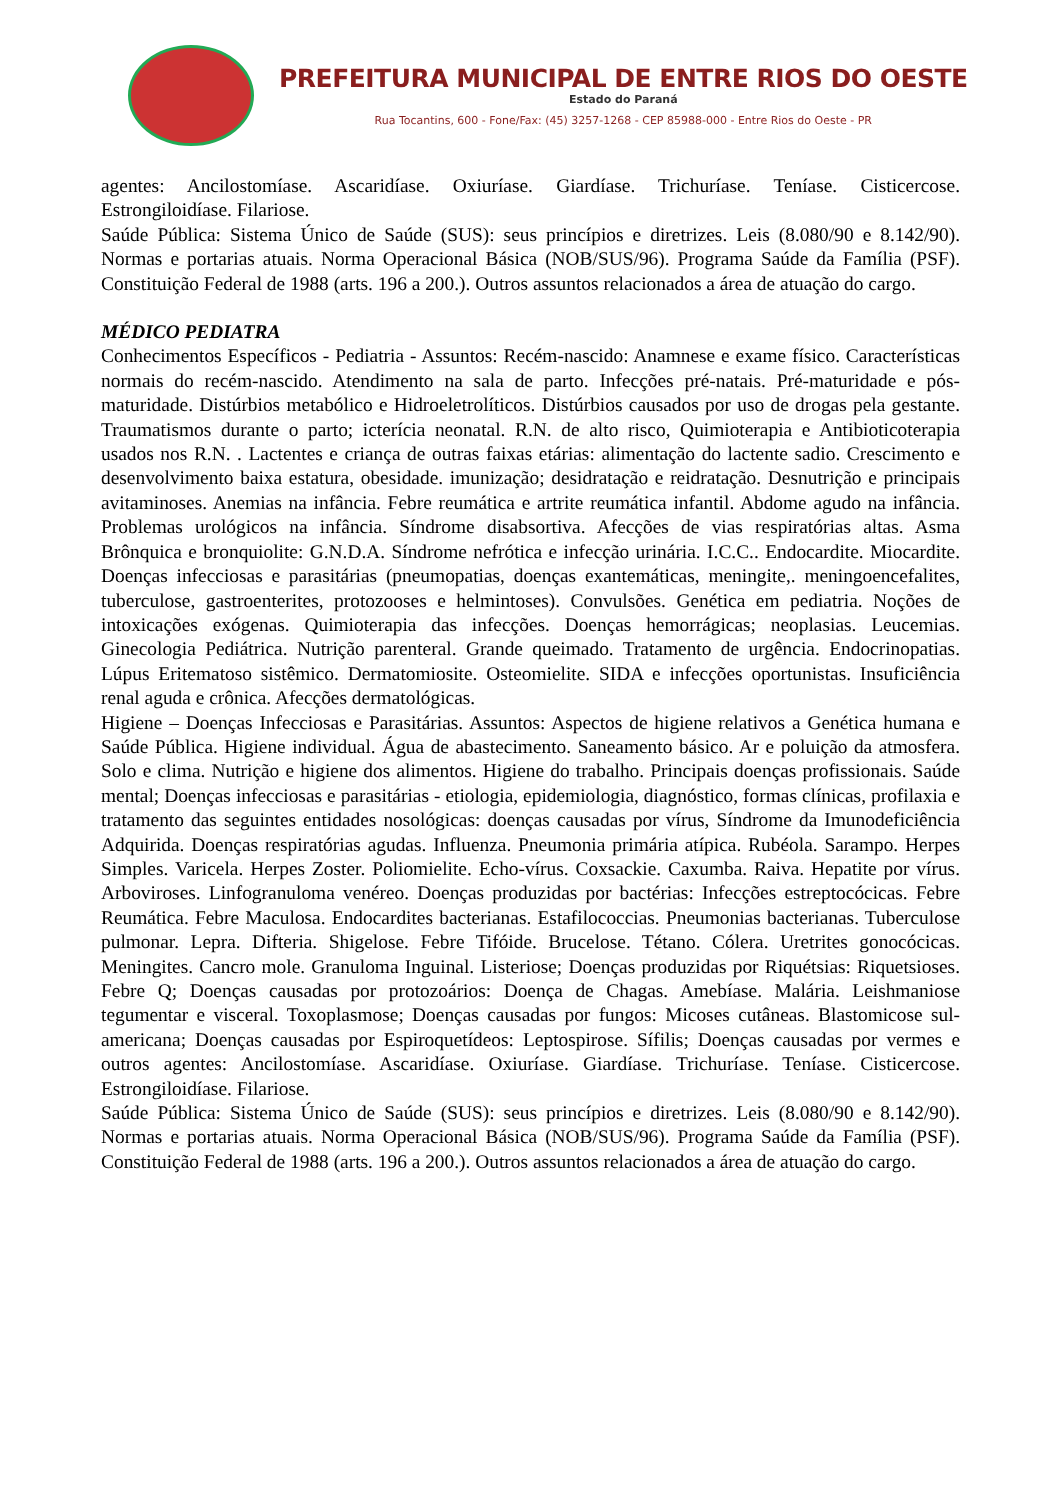PREFEITURA MUNICIPAL DE ENTRE RIOS DO OESTE
Estado do Paraná
Rua Tocantins, 600 - Fone/Fax: (45) 3257-1268 - CEP 85988-000 - Entre Rios do Oeste - PR
agentes: Ancilostomíase. Ascaridíase. Oxiuríase. Giardíase. Trichuríase. Teníase. Cisticercose. Estrongiloidíase. Filariose.
Saúde Pública: Sistema Único de Saúde (SUS): seus princípios e diretrizes. Leis (8.080/90 e 8.142/90). Normas e portarias atuais. Norma Operacional Básica (NOB/SUS/96). Programa Saúde da Família (PSF). Constituição Federal de 1988 (arts. 196 a 200.). Outros assuntos relacionados a área de atuação do cargo.
MÉDICO PEDIATRA
Conhecimentos Específicos - Pediatria - Assuntos: Recém-nascido: Anamnese e exame físico. Características normais do recém-nascido. Atendimento na sala de parto. Infecções pré-natais. Pré-maturidade e pós-maturidade. Distúrbios metabólico e Hidroeletrolíticos. Distúrbios causados por uso de drogas pela gestante. Traumatismos durante o parto; icterícia neonatal. R.N. de alto risco, Quimioterapia e Antibioticoterapia usados nos R.N. . Lactentes e criança de outras faixas etárias: alimentação do lactente sadio. Crescimento e desenvolvimento baixa estatura, obesidade. imunização; desidratação e reidratação. Desnutrição e principais avitaminoses. Anemias na infância. Febre reumática e artrite reumática infantil. Abdome agudo na infância. Problemas urológicos na infância. Síndrome disabsortiva. Afecções de vias respiratórias altas. Asma Brônquica e bronquiolite: G.N.D.A. Síndrome nefrótica e infecção urinária. I.C.C.. Endocardite. Miocardite. Doenças infecciosas e parasitárias (pneumopatias, doenças exantemáticas, meningite,. meningoencefalites, tuberculose, gastroenterites, protozooses e helmintoses). Convulsões. Genética em pediatria. Noções de intoxicações exógenas. Quimioterapia das infecções. Doenças hemorrágicas; neoplasias. Leucemias. Ginecologia Pediátrica. Nutrição parenteral. Grande queimado. Tratamento de urgência. Endocrinopatias. Lúpus Eritematoso sistêmico. Dermatomiosite. Osteomielite. SIDA e infecções oportunistas. Insuficiência renal aguda e crônica. Afecções dermatológicas.
Higiene – Doenças Infecciosas e Parasitárias. Assuntos: Aspectos de higiene relativos a Genética humana e Saúde Pública. Higiene individual. Água de abastecimento. Saneamento básico. Ar e poluição da atmosfera. Solo e clima. Nutrição e higiene dos alimentos. Higiene do trabalho. Principais doenças profissionais. Saúde mental; Doenças infecciosas e parasitárias - etiologia, epidemiologia, diagnóstico, formas clínicas, profilaxia e tratamento das seguintes entidades nosológicas: doenças causadas por vírus, Síndrome da Imunodeficiência Adquirida. Doenças respiratórias agudas. Influenza. Pneumonia primária atípica. Rubéola. Sarampo. Herpes Simples. Varicela. Herpes Zoster. Poliomielite. Echo-vírus. Coxsackie. Caxumba. Raiva. Hepatite por vírus. Arboviroses. Linfogranuloma venéreo. Doenças produzidas por bactérias: Infecções estreptocócicas. Febre Reumática. Febre Maculosa. Endocardites bacterianas. Estafilococcias. Pneumonias bacterianas. Tuberculose pulmonar. Lepra. Difteria. Shigelose. Febre Tifóide. Brucelose. Tétano. Cólera. Uretrites gonocócicas. Meningites. Cancro mole. Granuloma Inguinal. Listeriose; Doenças produzidas por Riquétsias: Riquetsioses. Febre Q; Doenças causadas por protozoários: Doença de Chagas. Amebíase. Malária. Leishmaniose tegumentar e visceral. Toxoplasmose; Doenças causadas por fungos: Micoses cutâneas. Blastomicose sul-americana; Doenças causadas por Espiroquetídeos: Leptospirose. Sífilis; Doenças causadas por vermes e outros agentes: Ancilostomíase. Ascaridíase. Oxiuríase. Giardíase. Trichuríase. Teníase. Cisticercose. Estrongiloidíase. Filariose.
Saúde Pública: Sistema Único de Saúde (SUS): seus princípios e diretrizes. Leis (8.080/90 e 8.142/90). Normas e portarias atuais. Norma Operacional Básica (NOB/SUS/96). Programa Saúde da Família (PSF). Constituição Federal de 1988 (arts. 196 a 200.). Outros assuntos relacionados a área de atuação do cargo.